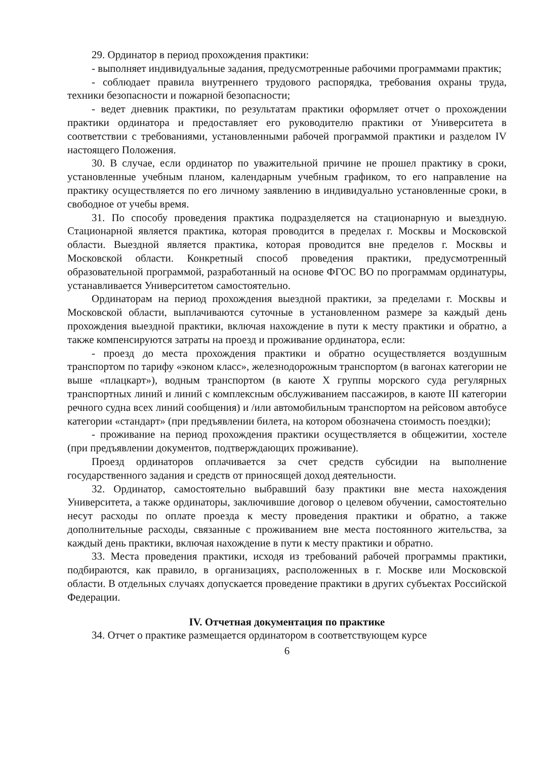29. Ординатор в период прохождения практики:
- выполняет индивидуальные задания, предусмотренные рабочими программами практик;
- соблюдает правила внутреннего трудового распорядка, требования охраны труда, техники безопасности и пожарной безопасности;
- ведет дневник практики, по результатам практики оформляет отчет о прохождении практики ординатора и предоставляет его руководителю практики от Университета в соответствии с требованиями, установленными рабочей программой практики и разделом IV настоящего Положения.
30. В случае, если ординатор по уважительной причине не прошел практику в сроки, установленные учебным планом, календарным учебным графиком, то его направление на практику осуществляется по его личному заявлению в индивидуально установленные сроки, в свободное от учебы время.
31. По способу проведения практика подразделяется на стационарную и выездную. Стационарной является практика, которая проводится в пределах г. Москвы и Московской области. Выездной является практика, которая проводится вне пределов г. Москвы и Московской области. Конкретный способ проведения практики, предусмотренный образовательной программой, разработанный на основе ФГОС ВО по программам ординатуры, устанавливается Университетом самостоятельно.
Ординаторам на период прохождения выездной практики, за пределами г. Москвы и Московской области, выплачиваются суточные в установленном размере за каждый день прохождения выездной практики, включая нахождение в пути к месту практики и обратно, а также компенсируются затраты на проезд и проживание ординатора, если:
- проезд до места прохождения практики и обратно осуществляется воздушным транспортом по тарифу «эконом класс», железнодорожным транспортом (в вагонах категории не выше «плацкарт»), водным транспортом (в каюте X группы морского суда регулярных транспортных линий и линий с комплексным обслуживанием пассажиров, в каюте III категории речного судна всех линий сообщения) и /или автомобильным транспортом на рейсовом автобусе категории «стандарт» (при предъявлении билета, на котором обозначена стоимость поездки);
- проживание на период прохождения практики осуществляется в общежитии, хостеле (при предъявлении документов, подтверждающих проживание).
Проезд ординаторов оплачивается за счет средств субсидии на выполнение государственного задания и средств от приносящей доход деятельности.
32. Ординатор, самостоятельно выбравший базу практики вне места нахождения Университета, а также ординаторы, заключившие договор о целевом обучении, самостоятельно несут расходы по оплате проезда к месту проведения практики и обратно, а также дополнительные расходы, связанные с проживанием вне места постоянного жительства, за каждый день практики, включая нахождение в пути к месту практики и обратно.
33. Места проведения практики, исходя из требований рабочей программы практики, подбираются, как правило, в организациях, расположенных в г. Москве или Московской области. В отдельных случаях допускается проведение практики в других субъектах Российской Федерации.
IV. Отчетная документация по практике
34. Отчет о практике размещается ординатором в соответствующем курсе
6